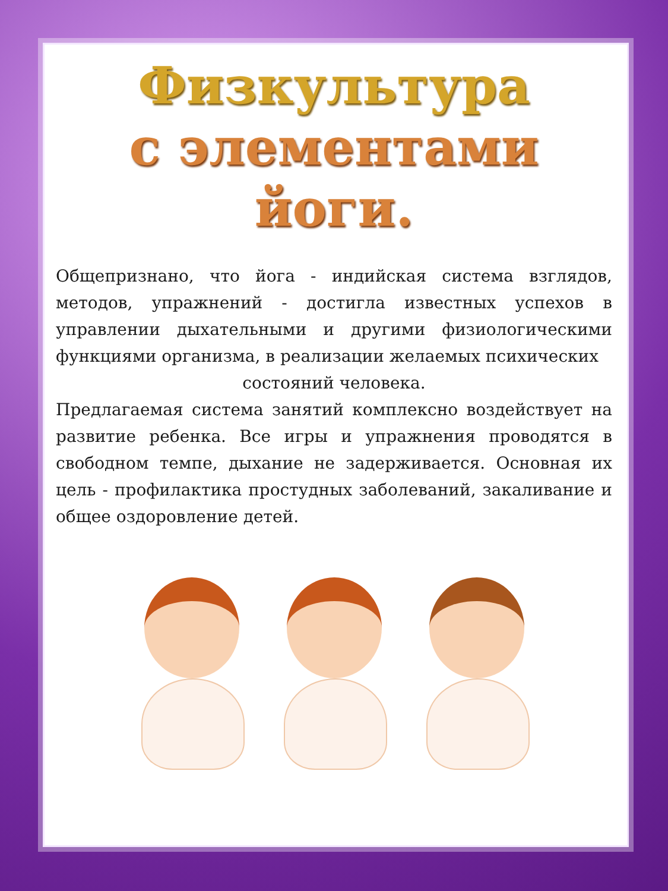Физкультура
с элементами йоги.
Общепризнано, что йога - индийская система взглядов, методов, упражнений - достигла известных успехов в управлении дыхательными и другими физиологическими функциями организма, в реализации желаемых психических
состояний человека.
Предлагаемая система занятий комплексно воздействует на развитие ребенка. Все игры и упражнения проводятся в свободном темпе, дыхание не задерживается. Основная их цель - профилактика простудных заболеваний, закаливание и общее оздоровление детей.